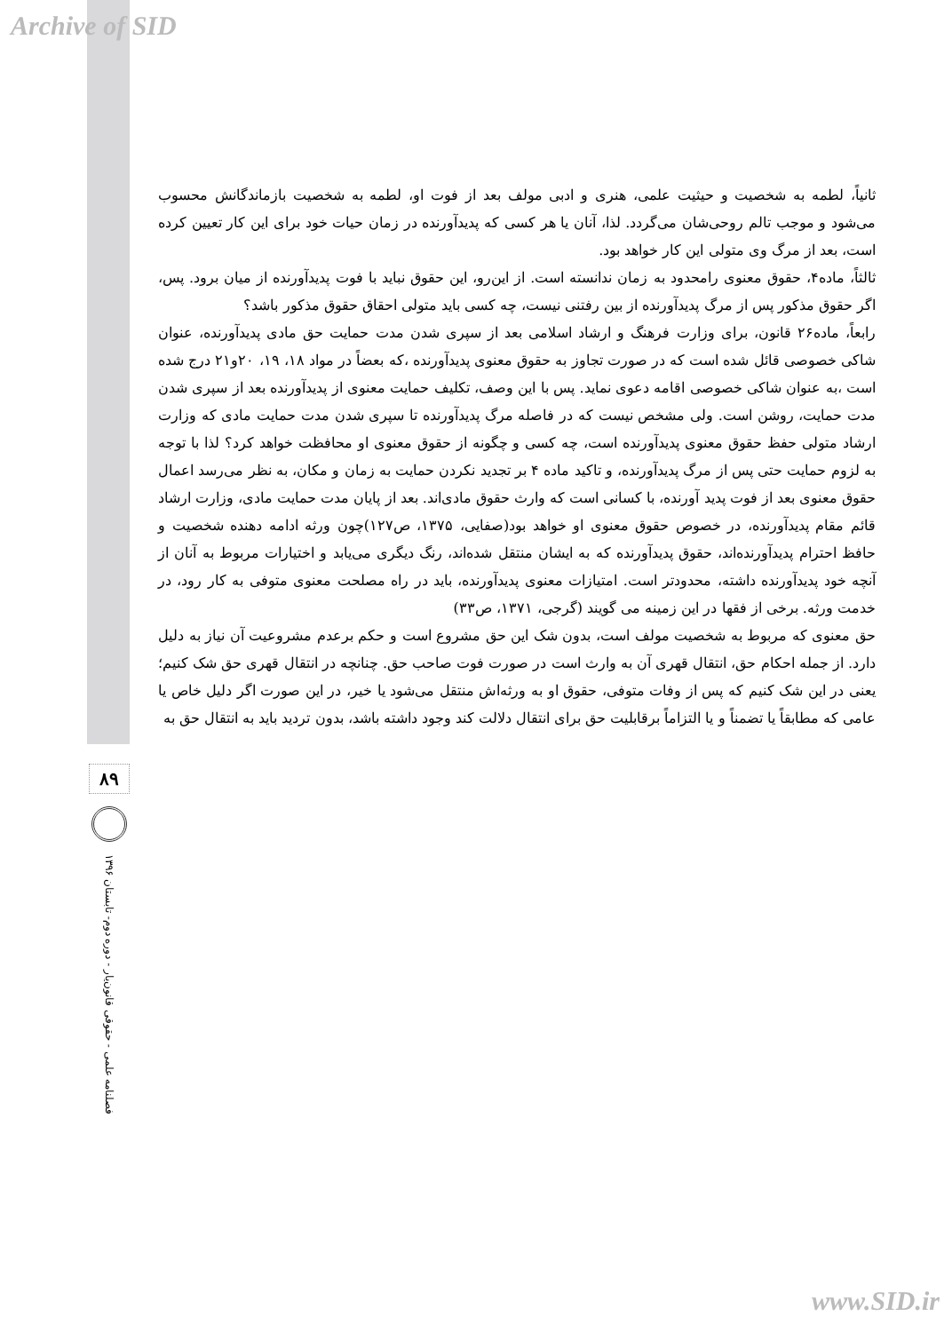Archive of SID
ثانیاً، لطمه به شخصیت و حیثیت علمی، هنری و ادبی مولف بعد از فوت او، لطمه به شخصیت بازماندگانش محسوب می‌شود و موجب تالم روحی‌شان می‌گردد. لذا، آنان یا هر کسی که پدیدآورنده در زمان حیات خود برای این کار تعیین کرده است، بعد از مرگ وی متولی این کار خواهد بود.
ثالثاً، ماده۴، حقوق معنوی رامحدود به زمان ندانسته است. از این‌رو، این حقوق نباید با فوت پدیدآورنده از میان برود. پس، اگر حقوق مذکور پس از مرگ پدیدآورنده از بین رفتنی نیست، چه کسی باید متولی احقاق حقوق مذکور باشد؟
رابعاً، ماده۲۶ قانون، برای وزارت فرهنگ و ارشاد اسلامی بعد از سپری شدن مدت حمایت حق مادی پدیدآورنده، عنوان شاکی خصوصی قائل شده است که در صورت تجاوز به حقوق معنوی پدیدآورنده ،که بعضاً در مواد ۱۸، ۱۹، ۲۰و۲۱ درج شده است ،به عنوان شاکی خصوصی اقامه دعوی نماید. پس با این وصف، تکلیف حمایت معنوی از پدیدآورنده بعد از سپری شدن مدت حمایت، روشن است. ولی مشخص نیست که در فاصله مرگ پدیدآورنده تا سپری شدن مدت حمایت مادی که وزارت ارشاد متولی حفظ حقوق معنوی پدیدآورنده است، چه کسی و چگونه از حقوق معنوی او محافظت خواهد کرد؟ لذا با توجه به لزوم حمایت حتی پس از مرگ پدیدآورنده، و تاکید ماده ۴ بر تجدید نکردن حمایت به زمان و مکان، به نظر می‌رسد اعمال حقوق معنوی بعد از فوت پدید آورنده، با کسانی است که وارث حقوق مادی‌اند. بعد از پایان مدت حمایت مادی، وزارت ارشاد قائم مقام پدیدآورنده، در خصوص حقوق معنوی او خواهد بود(صفایی، ۱۳۷۵، ص۱۲۷)چون ورثه ادامه دهنده شخصیت و حافظ احترام پدیدآورنده‌اند، حقوق پدیدآورنده که به ایشان منتقل شده‌اند، رنگ دیگری می‌یابد و اختیارات مربوط به آنان از آنچه خود پدیدآورنده داشته، محدودتر است. امتیازات معنوی پدیدآورنده، باید در راه مصلحت معنوی متوفی به کار رود، در خدمت ورثه. برخی از فقها در این زمینه می گویند (گرجی، ۱۳۷۱، ص۳۳)
حق معنوی که مربوط به شخصیت مولف است، بدون شک این حق مشروع است و حکم برعدم مشروعیت آن نیاز به دلیل دارد. از جمله احکام حق، انتقال قهری آن به وارث است در صورت فوت صاحب حق. چنانچه در انتقال قهری حق شک کنیم؛ یعنی در این شک کنیم که پس از وفات متوفی، حقوق او به ورثه‌اش منتقل می‌شود یا خیر، در این صورت اگر دلیل خاص یا عامی که مطابقاً یا تضمناً و یا التزاماً برقابلیت حق برای انتقال دلالت کند وجود داشته باشد، بدون تردید باید به انتقال حق به
۸۹
فصلنامه علمی - حقوقی قانون‌یار - دوره دوم- تابستان ۱۳۹۶
www.SID.ir